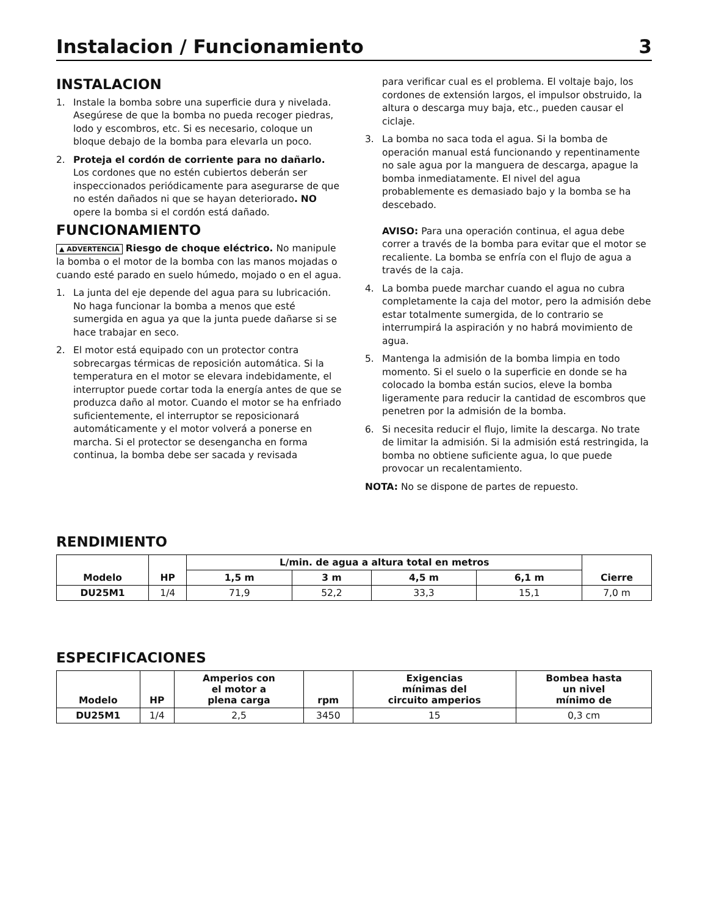Instalacion / Funcionamiento 3
INSTALACION
1. Instale la bomba sobre una superficie dura y nivelada. Asegúrese de que la bomba no pueda recoger piedras, lodo y escombros, etc. Si es necesario, coloque un bloque debajo de la bomba para elevarla un poco.
2. Proteja el cordón de corriente para no dañarlo. Los cordones que no estén cubiertos deberán ser inspeccionados periódicamente para asegurarse de que no estén dañados ni que se hayan deteriorado. NO opere la bomba si el cordón está dañado.
FUNCIONAMIENTO
▲ ADVERTENCIA Riesgo de choque eléctrico. No manipule la bomba o el motor de la bomba con las manos mojadas o cuando esté parado en suelo húmedo, mojado o en el agua.
1. La junta del eje depende del agua para su lubricación. No haga funcionar la bomba a menos que esté sumergida en agua ya que la junta puede dañarse si se hace trabajar en seco.
2. El motor está equipado con un protector contra sobrecargas térmicas de reposición automática. Si la temperatura en el motor se elevara indebidamente, el interruptor puede cortar toda la energía antes de que se produzca daño al motor. Cuando el motor se ha enfriado suficientemente, el interruptor se reposicionará automáticamente y el motor volverá a ponerse en marcha. Si el protector se desengancha en forma continua, la bomba debe ser sacada y revisada
para verificar cual es el problema. El voltaje bajo, los cordones de extensión largos, el impulsor obstruido, la altura o descarga muy baja, etc., pueden causar el ciclaje.
3. La bomba no saca toda el agua. Si la bomba de operación manual está funcionando y repentinamente no sale agua por la manguera de descarga, apague la bomba inmediatamente. El nivel del agua probablemente es demasiado bajo y la bomba se ha descebado.
AVISO: Para una operación continua, el agua debe correr a través de la bomba para evitar que el motor se recaliente. La bomba se enfría con el flujo de agua a través de la caja.
4. La bomba puede marchar cuando el agua no cubra completamente la caja del motor, pero la admisión debe estar totalmente sumergida, de lo contrario se interrumpirá la aspiración y no habrá movimiento de agua.
5. Mantenga la admisión de la bomba limpia en todo momento. Si el suelo o la superficie en donde se ha colocado la bomba están sucios, eleve la bomba ligeramente para reducir la cantidad de escombros que penetren por la admisión de la bomba.
6. Si necesita reducir el flujo, limite la descarga. No trate de limitar la admisión. Si la admisión está restringida, la bomba no obtiene suficiente agua, lo que puede provocar un recalentamiento.
NOTA: No se dispone de partes de repuesto.
RENDIMIENTO
| Modelo | HP | L/min. de agua a altura total en metros | | | | Cierre |
| --- | --- | --- | --- | --- | --- | --- |
| | | 1,5 m | 3 m | 4,5 m | 6,1 m | |
| DU25M1 | 1/4 | 71,9 | 52,2 | 33,3 | 15,1 | 7,0 m |
ESPECIFICACIONES
| Modelo | HP | Amperios con el motor a plena carga | rpm | Exigencias mínimas del circuito amperios | Bombea hasta un nivel mínimo de |
| --- | --- | --- | --- | --- | --- |
| DU25M1 | 1/4 | 2,5 | 3450 | 15 | 0,3 cm |